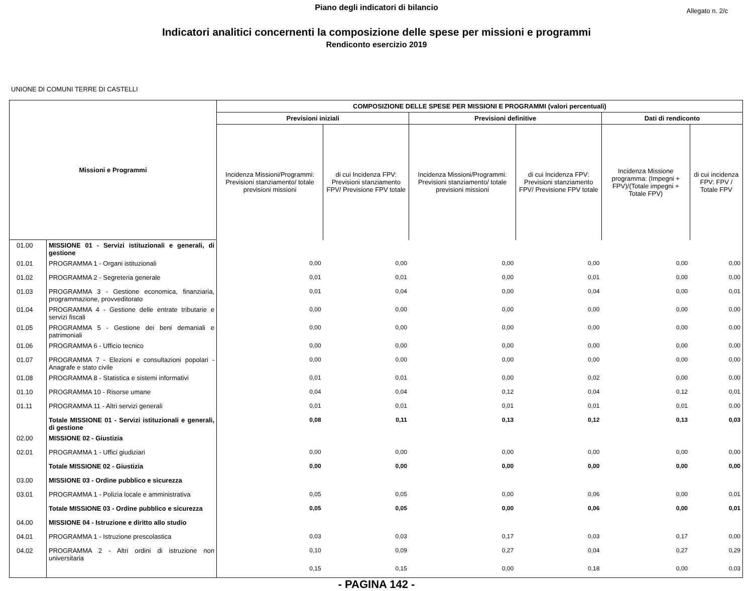Piano degli indicatori di bilancio
Allegato n. 2/c
Indicatori analitici concernenti la composizione delle spese per missioni e programmi
Rendiconto esercizio 2019
UNIONE DI COMUNI TERRE DI CASTELLI
| Missioni e Programmi | | COMPOSIZIONE DELLE SPESE PER MISSIONI E PROGRAMMI (valori percentuali) | | | | | |
| --- | --- | --- | --- | --- | --- | --- | --- |
| | | Previsioni iniziali | | Previsioni definitive | | Dati di rendiconto | |
| | | Incidenza Missioni/Programmi: Previsioni stanziamento/ totale previsioni missioni | di cui Incidenza FPV: Previsioni stanziamento FPV/ Previsione FPV totale | Incidenza Missioni/Programmi: Previsioni stanziamento/ totale previsioni missioni | di cui Incidenza FPV: Previsioni stanziamento FPV/ Previsione FPV totale | Incidenza Missione programma: (Impegni + FPV)/(Totale impegni + Totale FPV) | di cui incidenza FPV: FPV / Totale FPV |
| 01.00 | MISSIONE 01 - Servizi istituzionali e generali, di gestione | | | | | | |
| 01.01 | PROGRAMMA 1 - Organi istituzionali | 0,00 | 0,00 | 0,00 | 0,00 | 0,00 | 0,00 |
| 01.02 | PROGRAMMA 2 - Segreteria generale | 0,01 | 0,01 | 0,00 | 0,01 | 0,00 | 0,00 |
| 01.03 | PROGRAMMA 3 - Gestione economica, finanziaria, programmazione, provveditorato | 0,01 | 0,04 | 0,00 | 0,04 | 0,00 | 0,01 |
| 01.04 | PROGRAMMA 4 - Gestione delle entrate tributarie e servizi fiscali | 0,00 | 0,00 | 0,00 | 0,00 | 0,00 | 0,00 |
| 01.05 | PROGRAMMA 5 - Gestione dei beni demaniali e patrimoniali | 0,00 | 0,00 | 0,00 | 0,00 | 0,00 | 0,00 |
| 01.06 | PROGRAMMA 6 - Ufficio tecnico | 0,00 | 0,00 | 0,00 | 0,00 | 0,00 | 0,00 |
| 01.07 | PROGRAMMA 7 - Elezioni e consultazioni popolari - Anagrafe e stato civile | 0,00 | 0,00 | 0,00 | 0,00 | 0,00 | 0,00 |
| 01.08 | PROGRAMMA 8 - Statistica e sistemi informativi | 0,01 | 0,01 | 0,00 | 0,02 | 0,00 | 0,00 |
| 01.10 | PROGRAMMA 10 - Risorse umane | 0,04 | 0,04 | 0,12 | 0,04 | 0,12 | 0,01 |
| 01.11 | PROGRAMMA 11 - Altri servizi generali | 0,01 | 0,01 | 0,01 | 0,01 | 0,01 | 0,00 |
| | Totale MISSIONE 01 - Servizi istituzionali e generali, di gestione | 0,08 | 0,11 | 0,13 | 0,12 | 0,13 | 0,03 |
| 02.00 | MISSIONE 02 - Giustizia | | | | | | |
| 02.01 | PROGRAMMA 1 - Uffici giudiziari | 0,00 | 0,00 | 0,00 | 0,00 | 0,00 | 0,00 |
| | Totale MISSIONE 02 - Giustizia | 0,00 | 0,00 | 0,00 | 0,00 | 0,00 | 0,00 |
| 03.00 | MISSIONE 03 - Ordine pubblico e sicurezza | | | | | | |
| 03.01 | PROGRAMMA 1 - Polizia locale e amministrativa | 0,05 | 0,05 | 0,00 | 0,06 | 0,00 | 0,01 |
| | Totale MISSIONE 03 - Ordine pubblico e sicurezza | 0,05 | 0,05 | 0,00 | 0,06 | 0,00 | 0,01 |
| 04.00 | MISSIONE 04 - Istruzione e diritto allo studio | | | | | | |
| 04.01 | PROGRAMMA 1 - Istruzione prescolastica | 0,03 | 0,03 | 0,17 | 0,03 | 0,17 | 0,00 |
| 04.02 | PROGRAMMA 2 - Altri ordini di istruzione non universitaria | 0,10 | 0,09 | 0,27 | 0,04 | 0,27 | 0,29 |
| | | 0,15 | 0,15 | 0,00 | 0,18 | 0,00 | 0,03 |
- PAGINA 142 -